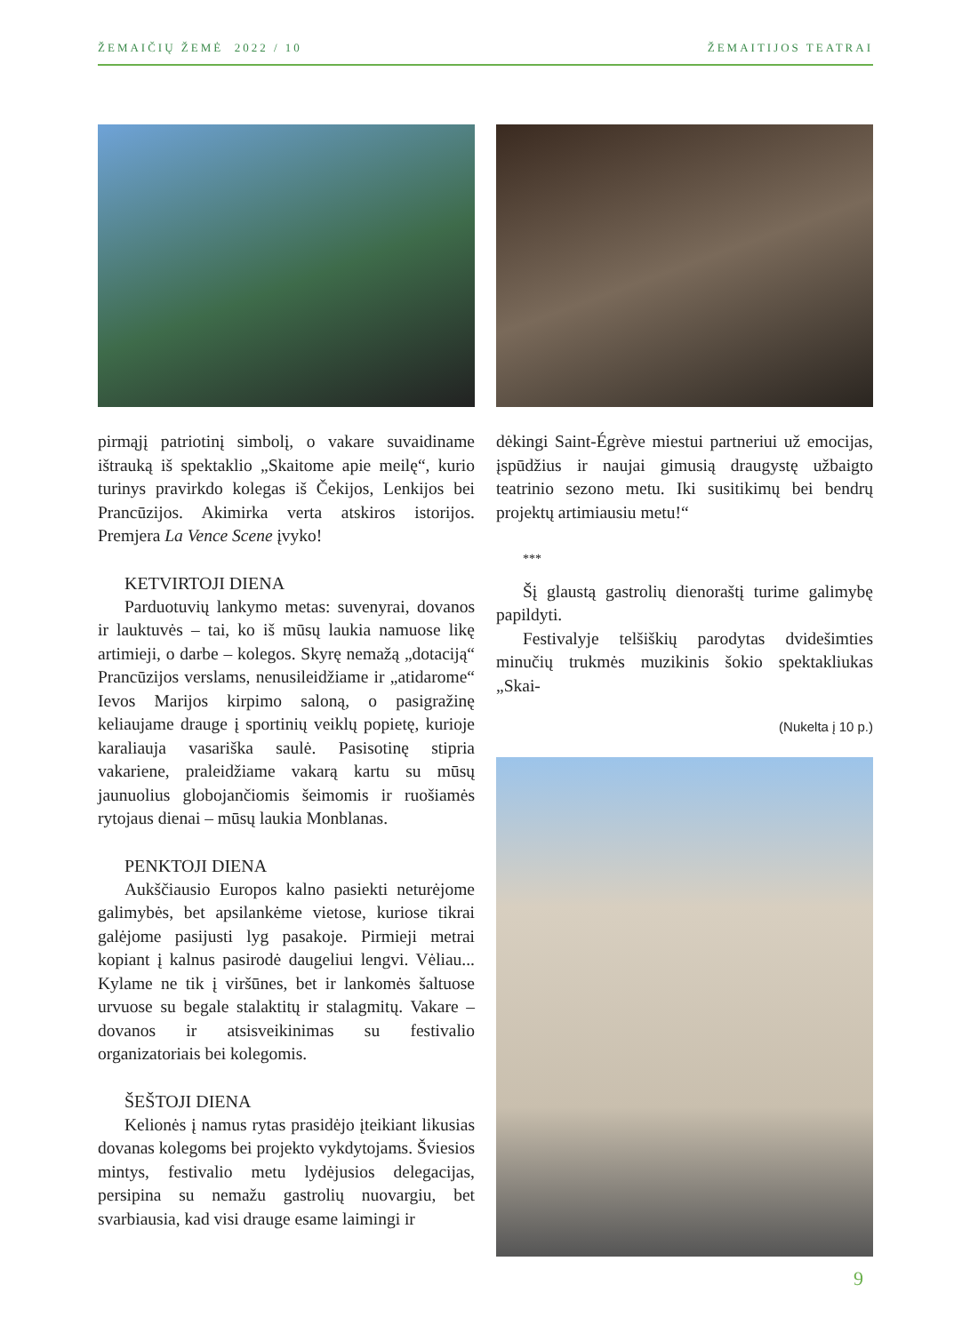ŽEMAIČIŲ ŽEMĖ 2022 / 10 ŽEMAITIJOS TEATRAI
pirmąjį patriotinį simbolį, o vakare suvaidiname ištrauką iš spektaklio „Skaitome apie meilę“, kurio turinys pravirkdo kolegas iš Čekijos, Lenkijos bei Prancūzijos. Akimirka verta atskiros istorijos. Premjera La Vence Scene įvyko!
KETVIRTOJI DIENA
Parduotuvių lankymo metas: suvenyrai, dovanos ir lauktuvės – tai, ko iš mūsų laukia namuose likę artimieji, o darbe – kolegos. Skyrę nemažą „dotaciją“ Prancūzijos verslams, nenusileidžiame ir „atidarome“ Ievos Marijos kirpimo saloną, o pasigražinę keliaujame drauge į sportinių veiklų popietę, kurioje karaliauja vasariška saulė. Pasisotinę stipria vakariene, praleidžiame vakarą kartu su mūsų jaunuolius globojančiomis šeimomis ir ruošiamės rytojaus dienai – mūsų laukia Monblanas.
PENKTOJI DIENA
Aukščiausio Europos kalno pasiekti neturėjome galimybės, bet apsilankėme vietose, kuriose tikrai galėjome pasijusti lyg pasakoje. Pirmieji metrai kopiant į kalnus pasirodė daugeliui lengvi. Vėliau... Kylame ne tik į viršūnes, bet ir lankomės šaltuose urvuose su begale stalaktitų ir stalagmitų. Vakare – dovanos ir atsisveikinimas su festivalio organizatoriais bei kolegomis.
ŠEŠTOJI DIENA
Kelionės į namus rytas prasidėjo įteikiant likusias dovanas kolegoms bei projekto vykdytojams. Šviesios mintys, festivalio metu lydėjusios delegacijas, persipina su nemažu gastrolių nuovargiu, bet svarbiausia, kad visi drauge esame laimingi ir
dėkingi Saint-Égrève miestui partneriui už emocijas, įspūdžius ir naujai gimusią draugystę užbaigto teatrinio sezono metu. Iki susitikimų bei bendrų projektų artimiausiu metu!“
***
Šį glaustą gastrolių dienoraštį turime galimybę papildyti.
Festivalyje telšiškių parodytas dvidešimties minučių trukmės muzikinis šokio spektakliukas „Skai-
(Nukelta į 10 p.)
9